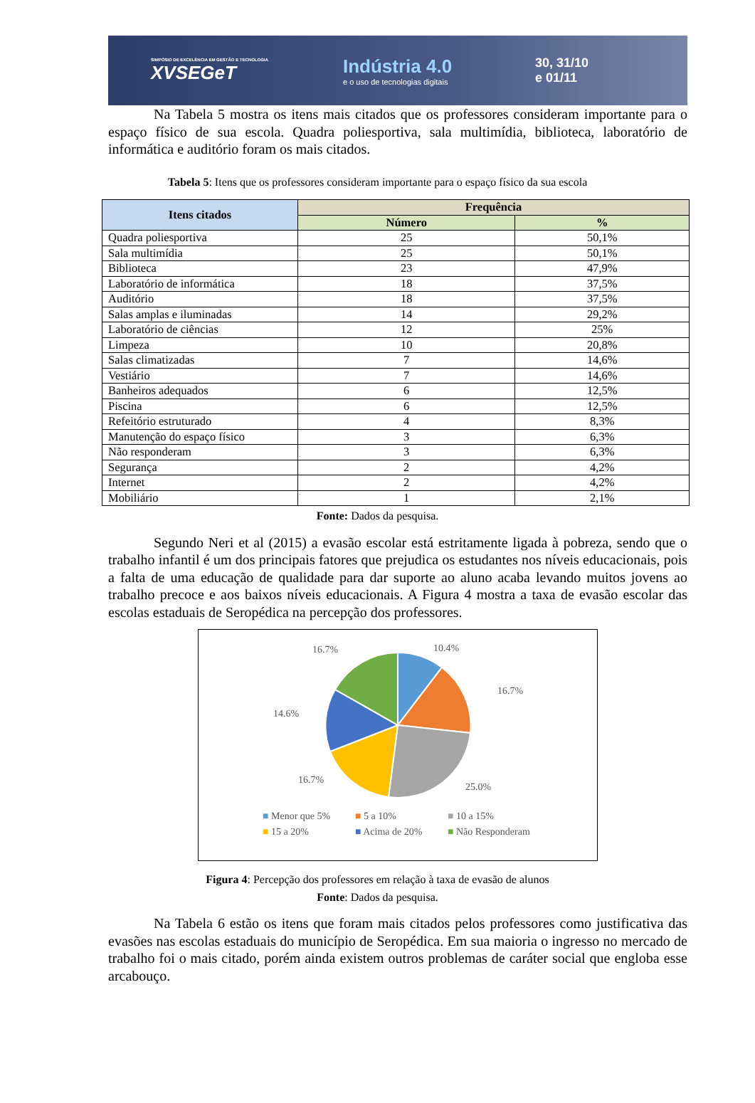SIMPÓSIO DE EXCELÊNCIA EM GESTÃO E TECNOLOGIA
XVSEGeT
Indústria 4.0
e o uso de tecnologias digitais
30, 31/10
e 01/11
Na Tabela 5 mostra os itens mais citados que os professores consideram importante para o espaço físico de sua escola. Quadra poliesportiva, sala multimídia, biblioteca, laboratório de informática e auditório foram os mais citados.
Tabela 5: Itens que os professores consideram importante para o espaço físico da sua escola
| Itens citados | Frequência | |
| --- | --- | --- |
| | Número | % |
| Quadra poliesportiva | 25 | 50,1% |
| Sala multimídia | 25 | 50,1% |
| Biblioteca | 23 | 47,9% |
| Laboratório de informática | 18 | 37,5% |
| Auditório | 18 | 37,5% |
| Salas amplas e iluminadas | 14 | 29,2% |
| Laboratório de ciências | 12 | 25% |
| Limpeza | 10 | 20,8% |
| Salas climatizadas | 7 | 14,6% |
| Vestiário | 7 | 14,6% |
| Banheiros adequados | 6 | 12,5% |
| Piscina | 6 | 12,5% |
| Refeitório estruturado | 4 | 8,3% |
| Manutenção do espaço físico | 3 | 6,3% |
| Não responderam | 3 | 6,3% |
| Segurança | 2 | 4,2% |
| Internet | 2 | 4,2% |
| Mobiliário | 1 | 2,1% |
Fonte: Dados da pesquisa.
Segundo Neri et al (2015) a evasão escolar está estritamente ligada à pobreza, sendo que o trabalho infantil é um dos principais fatores que prejudica os estudantes nos níveis educacionais, pois a falta de uma educação de qualidade para dar suporte ao aluno acaba levando muitos jovens ao trabalho precoce e aos baixos níveis educacionais. A Figura 4 mostra a taxa de evasão escolar das escolas estaduais de Seropédica na percepção dos professores.
10.4%
16.7%
25.0%
16.7%
14.6%
16.7%
■ Menor que 5% ■ 5 a 10% ■ 10 a 15% ■ 15 a 20% ■ Acima de 20% ■ Não Responderam
Figura 4: Percepção dos professores em relação à taxa de evasão de alunos
Fonte: Dados da pesquisa.
Na Tabela 6 estão os itens que foram mais citados pelos professores como justificativa das evasões nas escolas estaduais do município de Seropédica. Em sua maioria o ingresso no mercado de trabalho foi o mais citado, porém ainda existem outros problemas de caráter social que engloba esse arcabouço.